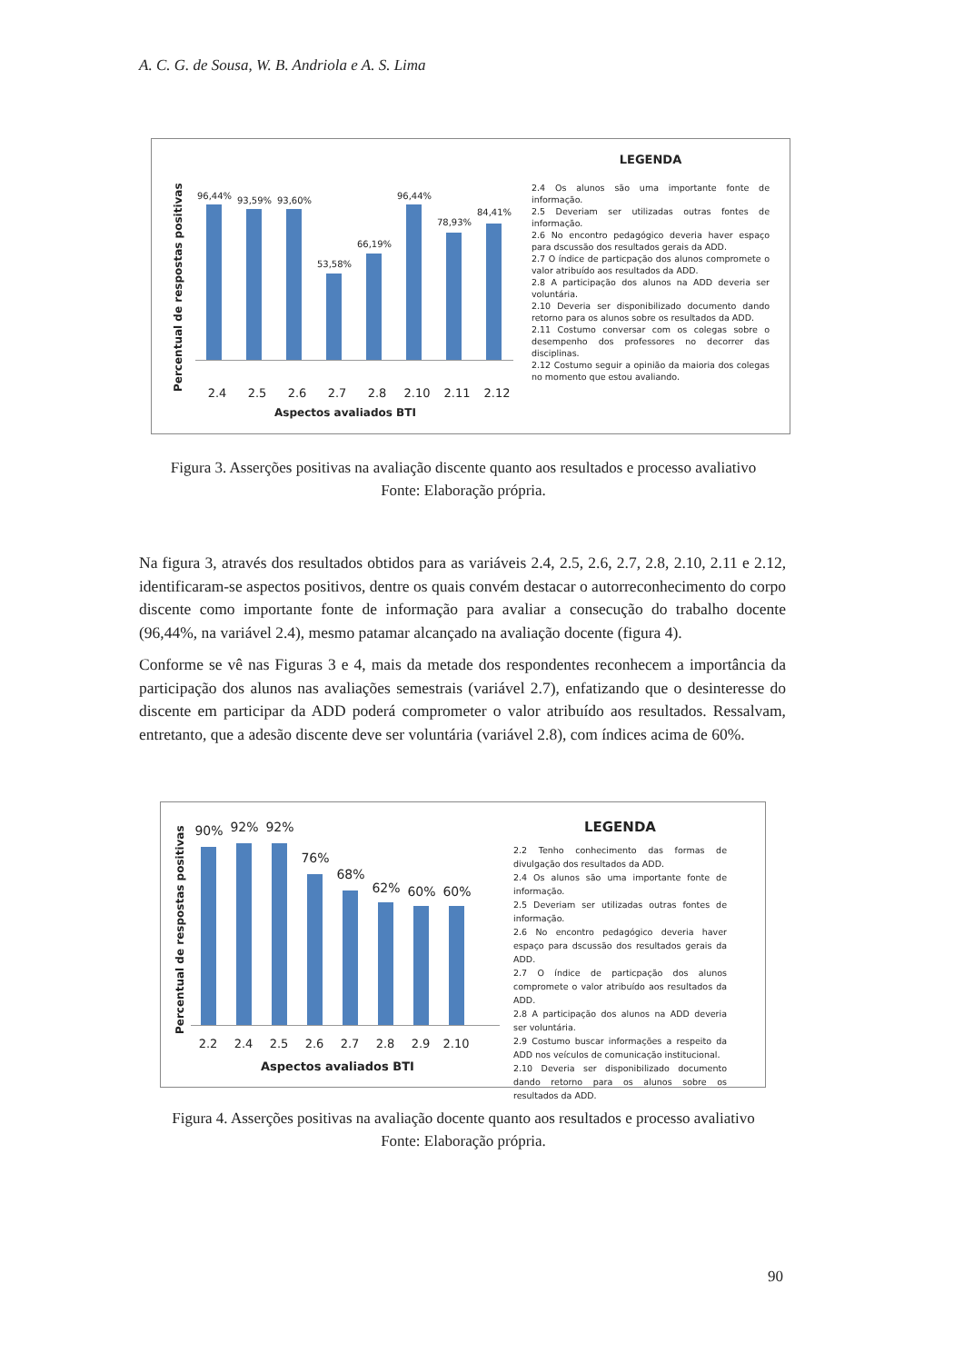A. C. G. de Sousa, W. B. Andriola e A. S. Lima
Percentual de respostas positivas
96,44% 93,59% 93,60%
53,58%
66,19%
96,44%
78,93%
84,41%
2.4 2.5 2.6 2.7 2.8 2.10 2.11 2.12
Aspectos avaliados BTI
LEGENDA
2.4 Os alunos são uma importante fonte de informação.
2.5 Deveriam ser utilizadas outras fontes de informação.
2.6 No encontro pedagógico deveria haver espaço para dscussão dos resultados gerais da ADD.
2.7 O índice de particpação dos alunos compromete o valor atribuído aos resultados da ADD.
2.8 A participação dos alunos na ADD deveria ser voluntária.
2.10 Deveria ser disponibilizado documento dando retorno para os alunos sobre os resultados da ADD.
2.11 Costumo conversar com os colegas sobre o desempenho dos professores no decorrer das disciplinas.
2.12 Costumo seguir a opinião da maioria dos colegas no momento que estou avaliando.
Figura 3. Asserções positivas na avaliação discente quanto aos resultados e processo avaliativo
Fonte: Elaboração própria.
Na figura 3, através dos resultados obtidos para as variáveis 2.4, 2.5, 2.6, 2.7, 2.8, 2.10, 2.11 e 2.12, identificaram-se aspectos positivos, dentre os quais convém destacar o autorreconhecimento do corpo discente como importante fonte de informação para avaliar a consecução do trabalho docente (96,44%, na variável 2.4), mesmo patamar alcançado na avaliação docente (figura 4).
Conforme se vê nas Figuras 3 e 4, mais da metade dos respondentes reconhecem a importância da participação dos alunos nas avaliações semestrais (variável 2.7), enfatizando que o desinteresse do discente em participar da ADD poderá comprometer o valor atribuído aos resultados. Ressalvam, entretanto, que a adesão discente deve ser voluntária (variável 2.8), com índices acima de 60%.
Percentual de respostas positivas
90% 92% 92%
76%
68%
62% 60% 60%
2.2 2.4 2.5 2.6 2.7 2.8 2.9 2.10
Aspectos avaliados BTI
LEGENDA
2.2 Tenho conhecimento das formas de divulgação dos resultados da ADD.
2.4 Os alunos são uma importante fonte de informação.
2.5 Deveriam ser utilizadas outras fontes de informação.
2.6 No encontro pedagógico deveria haver espaço para dscussão dos resultados gerais da ADD.
2.7 O índice de particpação dos alunos compromete o valor atribuído aos resultados da ADD.
2.8 A participação dos alunos na ADD deveria ser voluntária.
2.9 Costumo buscar informações a respeito da ADD nos veículos de comunicação institucional.
2.10 Deveria ser disponibilizado documento dando retorno para os alunos sobre os resultados da ADD.
Figura 4. Asserções positivas na avaliação docente quanto aos resultados e processo avaliativo
Fonte: Elaboração própria.
90